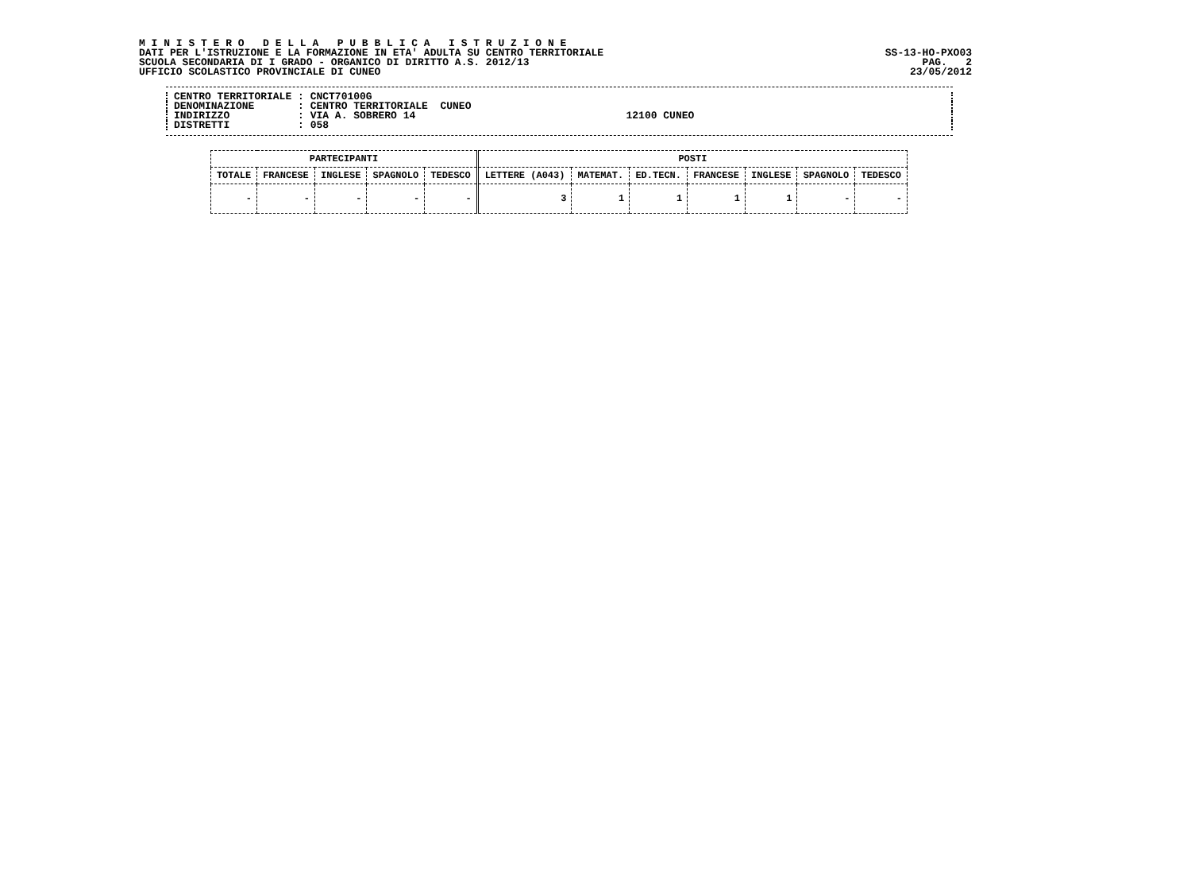M I N I S T E R O D E L L A P U B B L I C A I S T R U Z I O N E
DATI PER L'ISTRUZIONE E LA FORMAZIONE IN ETA' ADULTA SU CENTRO TERRITORIALE SS-13-HO-PXO03
SCUOLA SECONDARIA DI I GRADO - ORGANICO DI DIRITTO A.S. 2012/13 PAG. 2
UFFICIO SCOLASTICO PROVINCIALE DI CUNEO 23/05/2012
CENTRO TERRITORIALE : CNCT70100G
DENOMINAZIONE : CENTRO TERRITORIALE CUNEO
INDIRIZZO : VIA A. SOBRERO 14 12100 CUNEO
DISTRETTI : 058
| PARTECIPANTI | | | | | POSTI | | | | | | |
| --- | --- | --- | --- | --- | --- | --- | --- | --- | --- | --- | --- |
| TOTALE | FRANCESE | INGLESE | SPAGNOLO | TEDESCO | LETTERE (A043) | MATEMAT. | ED.TECN. | FRANCESE | INGLESE | SPAGNOLO | TEDESCO |
| - | - | - | - | - | 3 | 1 | 1 | 1 | 1 | - | - |